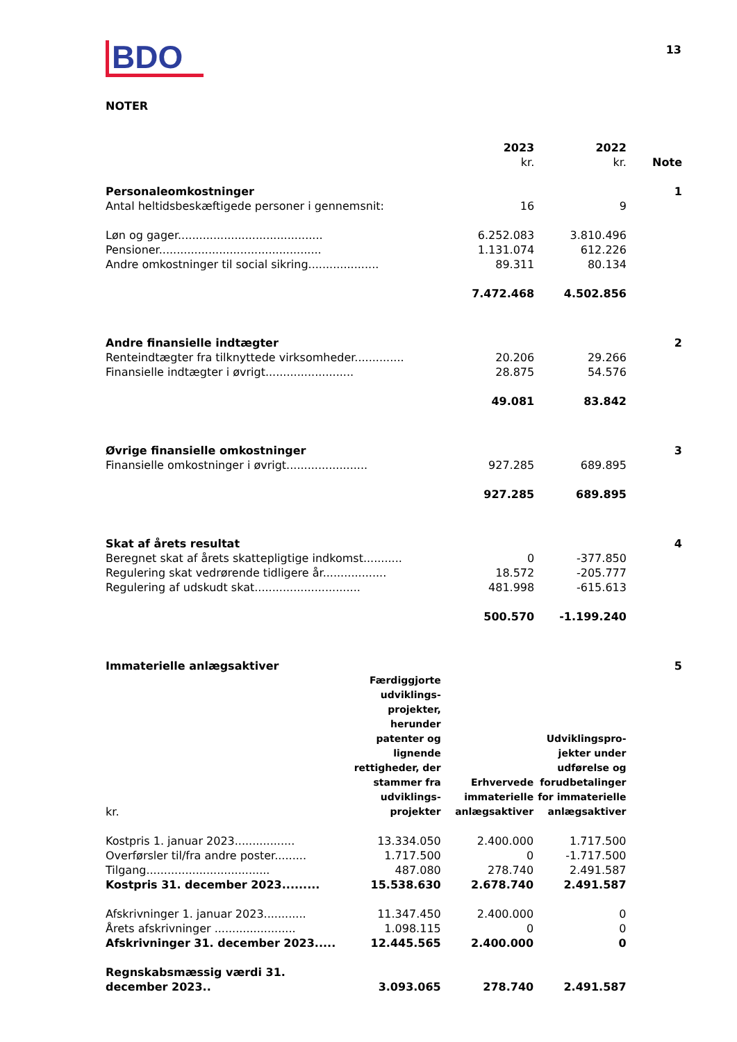BDO
13
NOTER
| | 2023 kr. | 2022 kr. | Note |
| --- | --- | --- | --- |
| Personaleomkostninger | | | 1 |
| Antal heltidsbeskæftigede personer i gennemsnit: | 16 | 9 | |
| Løn og gager......................................... | 6.252.083 | 3.810.496 | |
| Pensioner.............................................. | 1.131.074 | 612.226 | |
| Andre omkostninger til social sikring.................... | 89.311 | 80.134 | |
| | 7.472.468 | 4.502.856 | |
| Andre finansielle indtægter | | | 2 |
| Renteindtægter fra tilknyttede virksomheder.............. | 20.206 | 29.266 | |
| Finansielle indtægter i øvrigt......................... | 28.875 | 54.576 | |
| | 49.081 | 83.842 | |
| Øvrige finansielle omkostninger | | | 3 |
| Finansielle omkostninger i øvrigt....................... | 927.285 | 689.895 | |
| | 927.285 | 689.895 | |
| Skat af årets resultat | | | 4 |
| Beregnet skat af årets skattepligtige indkomst........... | 0 | -377.850 | |
| Regulering skat vedrørende tidligere år.................. | 18.572 | -205.777 | |
| Regulering af udskudt skat.............................. | 481.998 | -615.613 | |
| | 500.570 | -1.199.240 | |
| Immaterielle anlægsaktiver | | | | 5 |
| kr. | Færdiggjorte udviklings-projekter, herunder patenter og lignende rettigheder, der stammer fra udviklings-projekter | Erhvervede immaterielle anlægsaktiver | Udviklingspro-jekter under udførelse og forudbetalinger for immaterielle anlægsaktiver | |
| Kostpris 1. januar 2023................. | 13.334.050 | 2.400.000 | 1.717.500 | |
| Overførsler til/fra andre poster......... | 1.717.500 | 0 | -1.717.500 | |
| Tilgang................................... | 487.080 | 278.740 | 2.491.587 | |
| Kostpris 31. december 2023......... | 15.538.630 | 2.678.740 | 2.491.587 | |
| Afskrivninger 1. januar 2023............ | 11.347.450 | 2.400.000 | 0 | |
| Årets afskrivninger ....................... | 1.098.115 | 0 | 0 | |
| Afskrivninger 31. december 2023..... | 12.445.565 | 2.400.000 | 0 | |
| Regnskabsmæssig værdi 31. december 2023.. | 3.093.065 | 278.740 | 2.491.587 | |